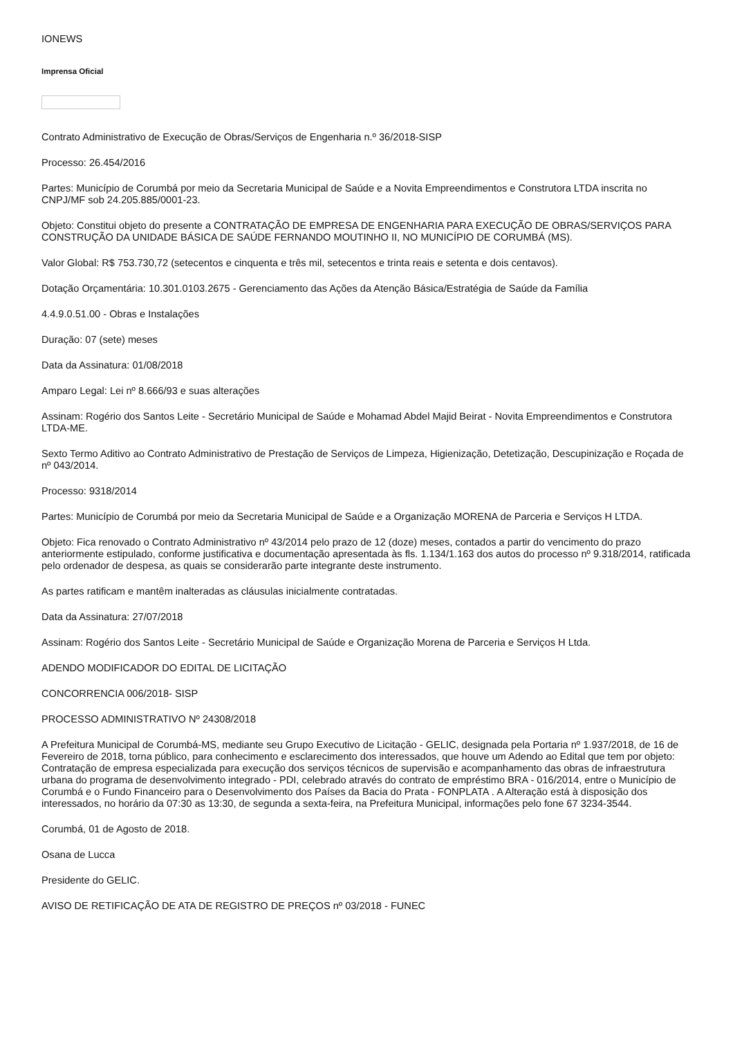IONEWS
Imprensa Oficial
Contrato Administrativo de Execução de Obras/Serviços de Engenharia n.º 36/2018-SISP
Processo: 26.454/2016
Partes: Município de Corumbá por meio da Secretaria Municipal de Saúde e a Novita Empreendimentos e Construtora LTDA inscrita no CNPJ/MF sob 24.205.885/0001-23.
Objeto: Constitui objeto do presente a CONTRATAÇÃO DE EMPRESA DE ENGENHARIA PARA EXECUÇÃO DE OBRAS/SERVIÇOS PARA CONSTRUÇÃO DA UNIDADE BÁSICA DE SAÚDE FERNANDO MOUTINHO II, NO MUNICÍPIO DE CORUMBÁ (MS).
Valor Global: R$ 753.730,72 (setecentos e cinquenta e três mil, setecentos e trinta reais e setenta e dois centavos).
Dotação Orçamentária: 10.301.0103.2675 - Gerenciamento das Ações da Atenção Básica/Estratégia de Saúde da Família
4.4.9.0.51.00 - Obras e Instalações
Duração: 07 (sete) meses
Data da Assinatura: 01/08/2018
Amparo Legal: Lei nº 8.666/93 e suas alterações
Assinam: Rogério dos Santos Leite - Secretário Municipal de Saúde e Mohamad Abdel Majid Beirat - Novita Empreendimentos e Construtora LTDA-ME.
Sexto Termo Aditivo ao Contrato Administrativo de Prestação de Serviços de Limpeza, Higienização, Detetização, Descupinização e Roçada de nº 043/2014.
Processo: 9318/2014
Partes: Município de Corumbá por meio da Secretaria Municipal de Saúde e a Organização MORENA de Parceria e Serviços H LTDA.
Objeto: Fica renovado o Contrato Administrativo nº 43/2014 pelo prazo de 12 (doze) meses, contados a partir do vencimento do prazo anteriormente estipulado, conforme justificativa e documentação apresentada às fls. 1.134/1.163 dos autos do processo nº 9.318/2014, ratificada pelo ordenador de despesa, as quais se considerarão parte integrante deste instrumento.
As partes ratificam e mantêm inalteradas as cláusulas inicialmente contratadas.
Data da Assinatura: 27/07/2018
Assinam: Rogério dos Santos Leite - Secretário Municipal de Saúde e Organização Morena de Parceria e Serviços H Ltda.
ADENDO MODIFICADOR DO EDITAL DE LICITAÇÃO
CONCORRENCIA 006/2018- SISP
PROCESSO ADMINISTRATIVO Nº 24308/2018
A Prefeitura Municipal de Corumbá-MS, mediante seu Grupo Executivo de Licitação - GELIC, designada pela Portaria nº 1.937/2018, de 16 de Fevereiro de 2018, torna público, para conhecimento e esclarecimento dos interessados, que houve um Adendo ao Edital que tem por objeto: Contratação de empresa especializada para execução dos serviços técnicos de supervisão e acompanhamento das obras de infraestrutura urbana do programa de desenvolvimento integrado - PDI, celebrado através do contrato de empréstimo BRA - 016/2014, entre o Município de Corumbá e o Fundo Financeiro para o Desenvolvimento dos Países da Bacia do Prata - FONPLATA . A Alteração está à disposição dos interessados, no horário da 07:30 as 13:30, de segunda a sexta-feira, na Prefeitura Municipal, informações pelo fone 67 3234-3544.
Corumbá, 01 de Agosto de 2018.
Osana de Lucca
Presidente do GELIC.
AVISO DE RETIFICAÇÃO DE ATA DE REGISTRO DE PREÇOS nº 03/2018 - FUNEC